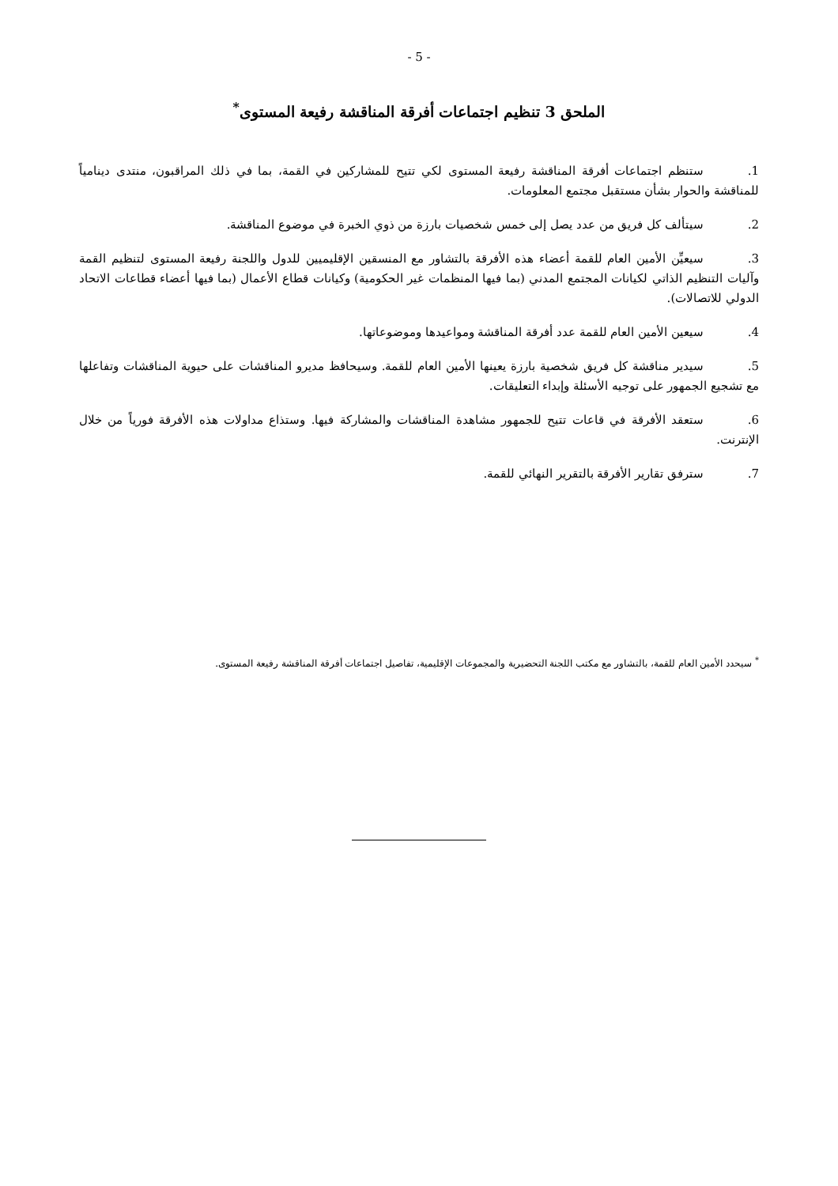- 5 -
الملحق 3 تنظيم اجتماعات أفرقة المناقشة رفيعة المستوى<sup>*</sup>
1. ستنظم اجتماعات أفرقة المناقشة رفيعة المستوى لكي تتيح للمشاركين في القمة، بما في ذلك المراقبون، منتدى دينامياً للمناقشة والحوار بشأن مستقبل مجتمع المعلومات.
2. سيتألف كل فريق من عدد يصل إلى خمس شخصيات بارزة من ذوي الخبرة في موضوع المناقشة.
3. سيعيِّن الأمين العام للقمة أعضاء هذه الأفرقة بالتشاور مع المنسقين الإقليميين للدول واللجنة رفيعة المستوى لتنظيم القمة وآليات التنظيم الذاتي لكيانات المجتمع المدني (بما فيها المنظمات غير الحكومية) وكيانات قطاع الأعمال (بما فيها أعضاء قطاعات الاتحاد الدولي للاتصالات).
4. سيعين الأمين العام للقمة عدد أفرقة المناقشة ومواعيدها وموضوعاتها.
5. سيدير مناقشة كل فريق شخصية بارزة يعينها الأمين العام للقمة. وسيحافظ مديرو المناقشات على حيوية المناقشات وتفاعلها مع تشجيع الجمهور على توجيه الأسئلة وإبداء التعليقات.
6. ستعقد الأفرقة في قاعات تتيح للجمهور مشاهدة المناقشات والمشاركة فيها. وستذاع مداولات هذه الأفرقة فورياً من خلال الإنترنت.
7. سترفق تقارير الأفرقة بالتقرير النهائي للقمة.
<sup>*</sup> سيحدد الأمين العام للقمة، بالتشاور مع مكتب اللجنة التحضيرية والمجموعات الإقليمية، تفاصيل اجتماعات أفرقة المناقشة رفيعة المستوى.